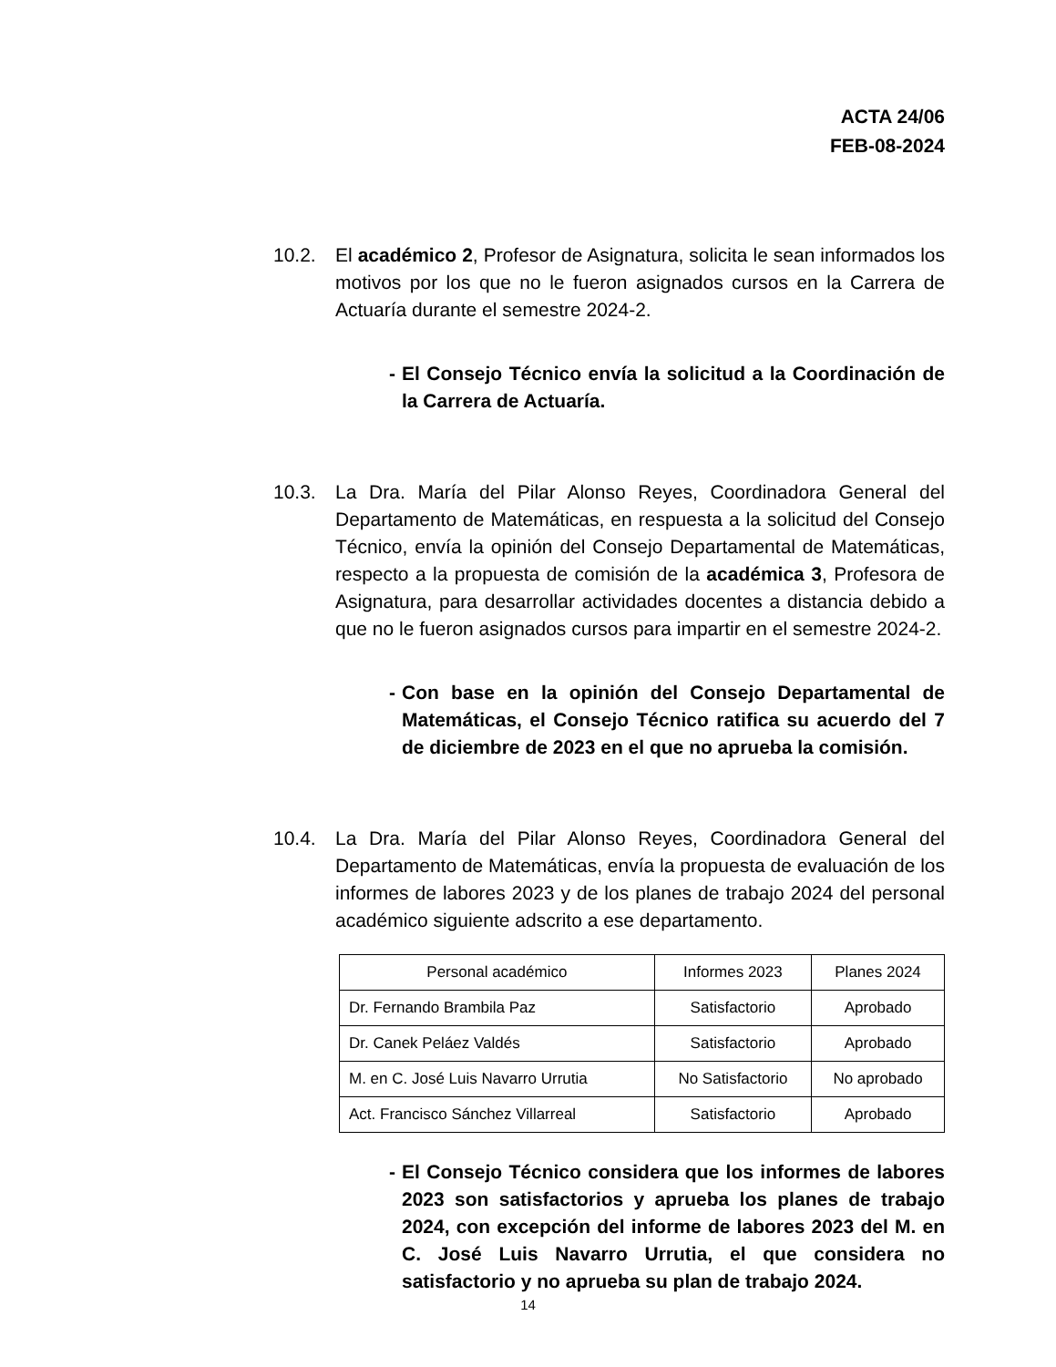ACTA 24/06
FEB-08-2024
10.2. El académico 2, Profesor de Asignatura, solicita le sean informados los motivos por los que no le fueron asignados cursos en la Carrera de Actuaría durante el semestre 2024-2.
- El Consejo Técnico envía la solicitud a la Coordinación de la Carrera de Actuaría.
10.3. La Dra. María del Pilar Alonso Reyes, Coordinadora General del Departamento de Matemáticas, en respuesta a la solicitud del Consejo Técnico, envía la opinión del Consejo Departamental de Matemáticas, respecto a la propuesta de comisión de la académica 3, Profesora de Asignatura, para desarrollar actividades docentes a distancia debido a que no le fueron asignados cursos para impartir en el semestre 2024-2.
- Con base en la opinión del Consejo Departamental de Matemáticas, el Consejo Técnico ratifica su acuerdo del 7 de diciembre de 2023 en el que no aprueba la comisión.
10.4. La Dra. María del Pilar Alonso Reyes, Coordinadora General del Departamento de Matemáticas, envía la propuesta de evaluación de los informes de labores 2023 y de los planes de trabajo 2024 del personal académico siguiente adscrito a ese departamento.
| Personal académico | Informes 2023 | Planes 2024 |
| Dr. Fernando Brambila Paz | Satisfactorio | Aprobado |
| Dr. Canek Peláez Valdés | Satisfactorio | Aprobado |
| M. en C. José Luis Navarro Urrutia | No Satisfactorio | No aprobado |
| Act. Francisco Sánchez Villarreal | Satisfactorio | Aprobado |
- El Consejo Técnico considera que los informes de labores 2023 son satisfactorios y aprueba los planes de trabajo 2024, con excepción del informe de labores 2023 del M. en C. José Luis Navarro Urrutia, el que considera no satisfactorio y no aprueba su plan de trabajo 2024.
14